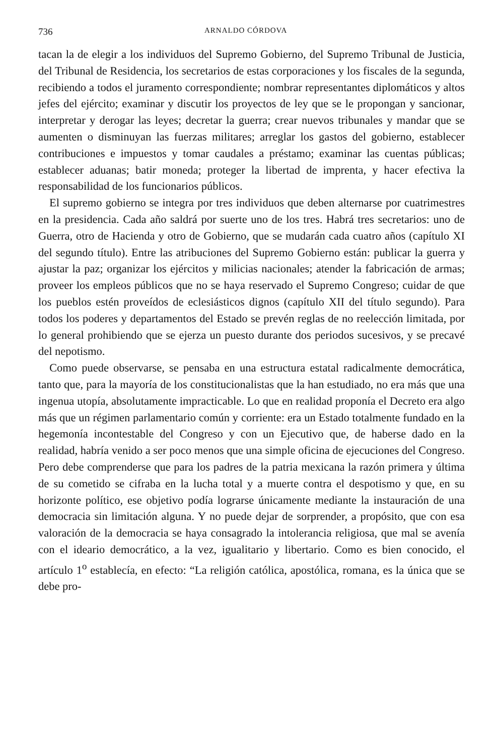736 ARNALDO CÓRDOVA
tacan la de elegir a los individuos del Supremo Gobierno, del Supremo Tribunal de Justicia, del Tribunal de Residencia, los secretarios de estas corporaciones y los fiscales de la segunda, recibiendo a todos el juramento correspondiente; nombrar representantes diplomáticos y altos jefes del ejército; examinar y discutir los proyectos de ley que se le propongan y sancionar, interpretar y derogar las leyes; decretar la guerra; crear nuevos tribunales y mandar que se aumenten o disminuyan las fuerzas militares; arreglar los gastos del gobierno, establecer contribuciones e impuestos y tomar caudales a préstamo; examinar las cuentas públicas; establecer aduanas; batir moneda; proteger la libertad de imprenta, y hacer efectiva la responsabilidad de los funcionarios públicos.
El supremo gobierno se integra por tres individuos que deben alternarse por cuatrimestres en la presidencia. Cada año saldrá por suerte uno de los tres. Habrá tres secretarios: uno de Guerra, otro de Hacienda y otro de Gobierno, que se mudarán cada cuatro años (capítulo XI del segundo título). Entre las atribuciones del Supremo Gobierno están: publicar la guerra y ajustar la paz; organizar los ejércitos y milicias nacionales; atender la fabricación de armas; proveer los empleos públicos que no se haya reservado el Supremo Congreso; cuidar de que los pueblos estén proveídos de eclesiásticos dignos (capítulo XII del título segundo). Para todos los poderes y departamentos del Estado se prevén reglas de no reelección limitada, por lo general prohibiendo que se ejerza un puesto durante dos periodos sucesivos, y se precavé del nepotismo.
Como puede observarse, se pensaba en una estructura estatal radicalmente democrática, tanto que, para la mayoría de los constitucionalistas que la han estudiado, no era más que una ingenua utopía, absolutamente impracticable. Lo que en realidad proponía el Decreto era algo más que un régimen parlamentario común y corriente: era un Estado totalmente fundado en la hegemonía incontestable del Congreso y con un Ejecutivo que, de haberse dado en la realidad, habría venido a ser poco menos que una simple oficina de ejecuciones del Congreso. Pero debe comprenderse que para los padres de la patria mexicana la razón primera y última de su cometido se cifraba en la lucha total y a muerte contra el despotismo y que, en su horizonte político, ese objetivo podía lograrse únicamente mediante la instauración de una democracia sin limitación alguna. Y no puede dejar de sorprender, a propósito, que con esa valoración de la democracia se haya consagrado la intolerancia religiosa, que mal se avenía con el ideario democrático, a la vez, igualitario y libertario. Como es bien conocido, el artículo 1<sup>o</sup> establecía, en efecto: “La religión católica, apostólica, romana, es la única que se debe pro-